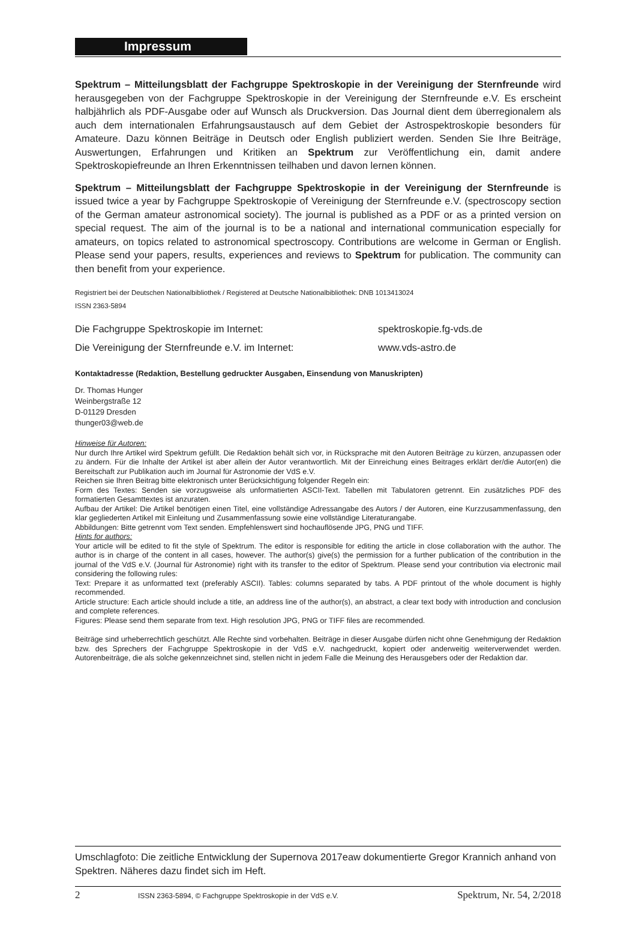Impressum
Spektrum – Mitteilungsblatt der Fachgruppe Spektroskopie in der Vereinigung der Sternfreunde wird herausgegeben von der Fachgruppe Spektroskopie in der Vereinigung der Sternfreunde e.V. Es erscheint halbjährlich als PDF-Ausgabe oder auf Wunsch als Druckversion. Das Journal dient dem überregionalem als auch dem internationalen Erfahrungsaustausch auf dem Gebiet der Astrospektroskopie besonders für Amateure. Dazu können Beiträge in Deutsch oder English publiziert werden. Senden Sie Ihre Beiträge, Auswertungen, Erfahrungen und Kritiken an Spektrum zur Veröffentlichung ein, damit andere Spektroskopiefreunde an Ihren Erkenntnissen teilhaben und davon lernen können.
Spektrum – Mitteilungsblatt der Fachgruppe Spektroskopie in der Vereinigung der Sternfreunde is issued twice a year by Fachgruppe Spektroskopie of Vereinigung der Sternfreunde e.V. (spectroscopy section of the German amateur astronomical society). The journal is published as a PDF or as a printed version on special request. The aim of the journal is to be a national and international communication especially for amateurs, on topics related to astronomical spectroscopy. Contributions are welcome in German or English. Please send your papers, results, experiences and reviews to Spektrum for publication. The community can then benefit from your experience.
Registriert bei der Deutschen Nationalbibliothek / Registered at Deutsche Nationalbibliothek: DNB 1013413024
ISSN 2363-5894
| Die Fachgruppe Spektroskopie im Internet: | spektroskopie.fg-vds.de |
| Die Vereinigung der Sternfreunde e.V. im Internet: | www.vds-astro.de |
Kontaktadresse (Redaktion, Bestellung gedruckter Ausgaben, Einsendung von Manuskripten)
Dr. Thomas Hunger
Weinbergstraße 12
D-01129 Dresden
thunger03@web.de
Hinweise für Autoren:
Nur durch Ihre Artikel wird Spektrum gefüllt. Die Redaktion behält sich vor, in Rücksprache mit den Autoren Beiträge zu kürzen, anzupassen oder zu ändern. Für die Inhalte der Artikel ist aber allein der Autor verantwortlich. Mit der Einreichung eines Beitrages erklärt der/die Autor(en) die Bereitschaft zur Publikation auch im Journal für Astronomie der VdS e.V.
Reichen sie Ihren Beitrag bitte elektronisch unter Berücksichtigung folgender Regeln ein:
Form des Textes: Senden sie vorzugsweise als unformatierten ASCII-Text. Tabellen mit Tabulatoren getrennt. Ein zusätzliches PDF des formatierten Gesamttextes ist anzuraten.
Aufbau der Artikel: Die Artikel benötigen einen Titel, eine vollständige Adressangabe des Autors / der Autoren, eine Kurzzusammenfassung, den klar gegliederten Artikel mit Einleitung und Zusammenfassung sowie eine vollständige Literaturangabe.
Abbildungen: Bitte getrennt vom Text senden. Empfehlenswert sind hochauflösende JPG, PNG und TIFF.
Hints for authors:
Your article will be edited to fit the style of Spektrum. The editor is responsible for editing the article in close collaboration with the author. The author is in charge of the content in all cases, however. The author(s) give(s) the permission for a further publication of the contribution in the journal of the VdS e.V. (Journal für Astronomie) right with its transfer to the editor of Spektrum. Please send your contribution via electronic mail considering the following rules:
Text: Prepare it as unformatted text (preferably ASCII). Tables: columns separated by tabs. A PDF printout of the whole document is highly recommended.
Article structure: Each article should include a title, an address line of the author(s), an abstract, a clear text body with introduction and conclusion and complete references.
Figures: Please send them separate from text. High resolution JPG, PNG or TIFF files are recommended.
Beiträge sind urheberrechtlich geschützt. Alle Rechte sind vorbehalten. Beiträge in dieser Ausgabe dürfen nicht ohne Genehmigung der Redaktion bzw. des Sprechers der Fachgruppe Spektroskopie in der VdS e.V. nachgedruckt, kopiert oder anderweitig weiterverwendet werden. Autorenbeiträge, die als solche gekennzeichnet sind, stellen nicht in jedem Falle die Meinung des Herausgebers oder der Redaktion dar.
Umschlagfoto: Die zeitliche Entwicklung der Supernova 2017eaw dokumentierte Gregor Krannich anhand von Spektren. Näheres dazu findet sich im Heft.
2 ISSN 2363-5894, © Fachgruppe Spektroskopie in der VdS e.V. Spektrum, Nr. 54, 2/2018